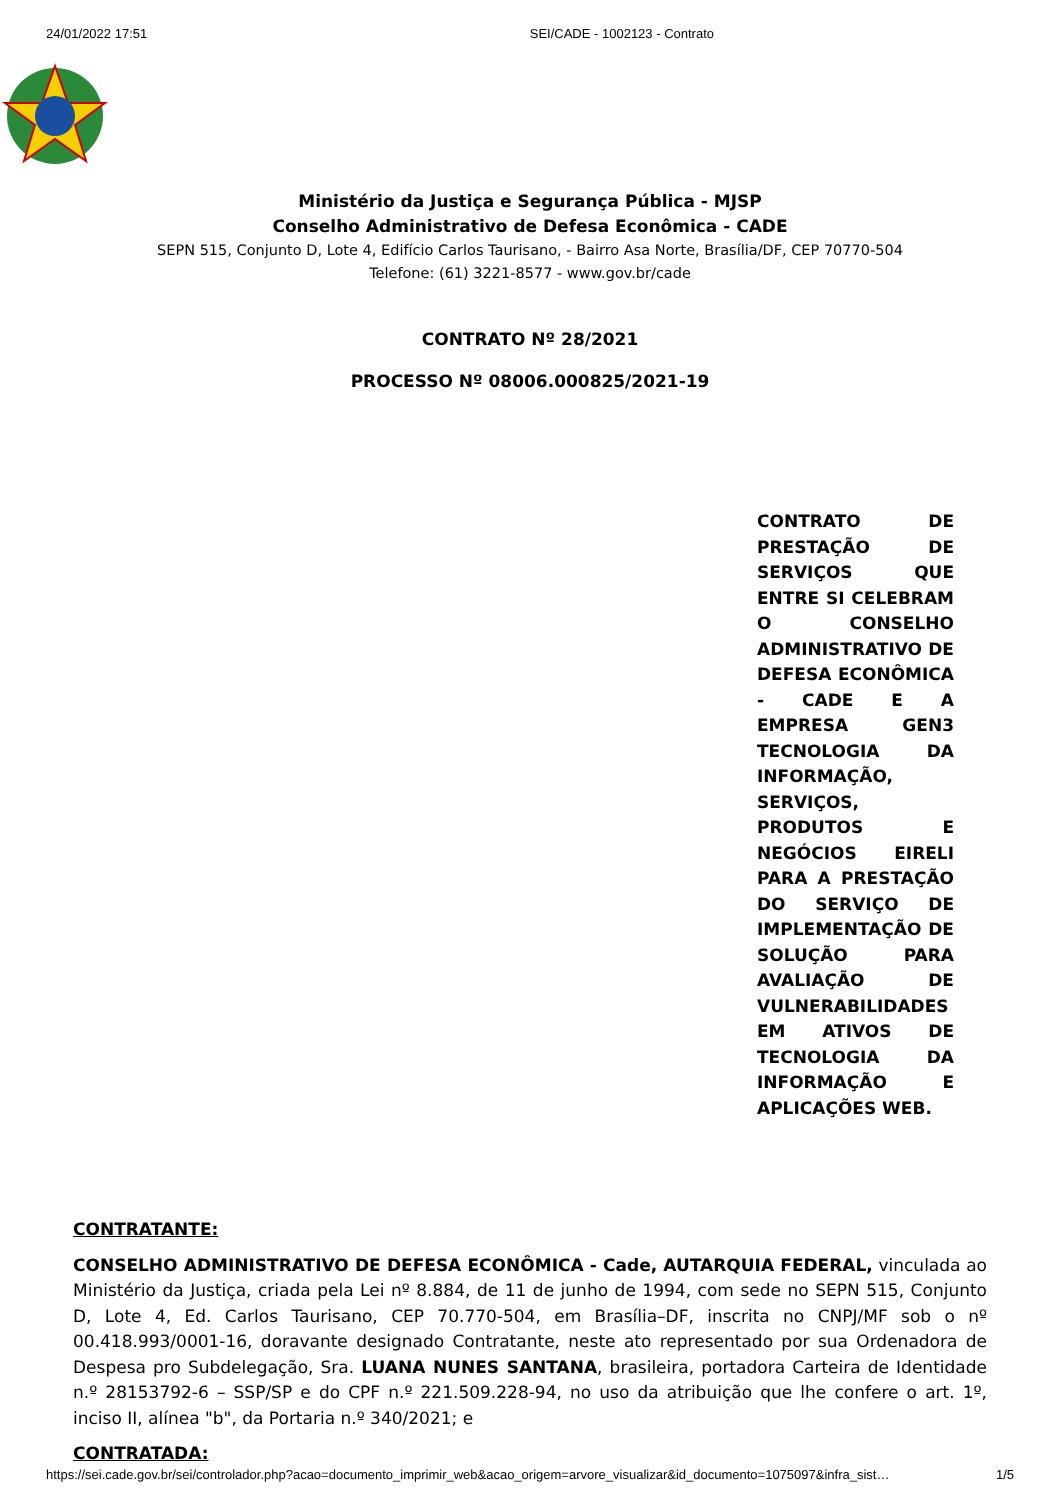24/01/2022 17:51 SEI/CADE - 1002123 - Contrato
Ministério da Justiça e Segurança Pública - MJSP
Conselho Administrativo de Defesa Econômica - CADE
SEPN 515, Conjunto D, Lote 4, Edifício Carlos Taurisano, - Bairro Asa Norte, Brasília/DF, CEP 70770-504
Telefone: (61) 3221-8577 - www.gov.br/cade
CONTRATO Nº 28/2021
PROCESSO Nº 08006.000825/2021-19
CONTRATO DE PRESTAÇÃO DE SERVIÇOS QUE ENTRE SI CELEBRAM O CONSELHO ADMINISTRATIVO DE DEFESA ECONÔMICA - CADE E A EMPRESA GEN3 TECNOLOGIA DA INFORMAÇÃO, SERVIÇOS, PRODUTOS E NEGÓCIOS EIRELI PARA A PRESTAÇÃO DO SERVIÇO DE IMPLEMENTAÇÃO DE SOLUÇÃO PARA AVALIAÇÃO DE VULNERABILIDADES EM ATIVOS DE TECNOLOGIA DA INFORMAÇÃO E APLICAÇÕES WEB.
CONTRATANTE:
CONSELHO ADMINISTRATIVO DE DEFESA ECONÔMICA - Cade, AUTARQUIA FEDERAL, vinculada ao Ministério da Justiça, criada pela Lei nº 8.884, de 11 de junho de 1994, com sede no SEPN 515, Conjunto D, Lote 4, Ed. Carlos Taurisano, CEP 70.770-504, em Brasília–DF, inscrita no CNPJ/MF sob o nº 00.418.993/0001-16, doravante designado Contratante, neste ato representado por sua Ordenadora de Despesa pro Subdelegação, Sra. LUANA NUNES SANTANA, brasileira, portadora Carteira de Identidade n.º 28153792-6 – SSP/SP e do CPF n.º 221.509.228-94, no uso da atribuição que lhe confere o art. 1º, inciso II, alínea "b", da Portaria n.º 340/2021; e
CONTRATADA:
https://sei.cade.gov.br/sei/controlador.php?acao=documento_imprimir_web&acao_origem=arvore_visualizar&id_documento=1075097&infra_sist… 1/5